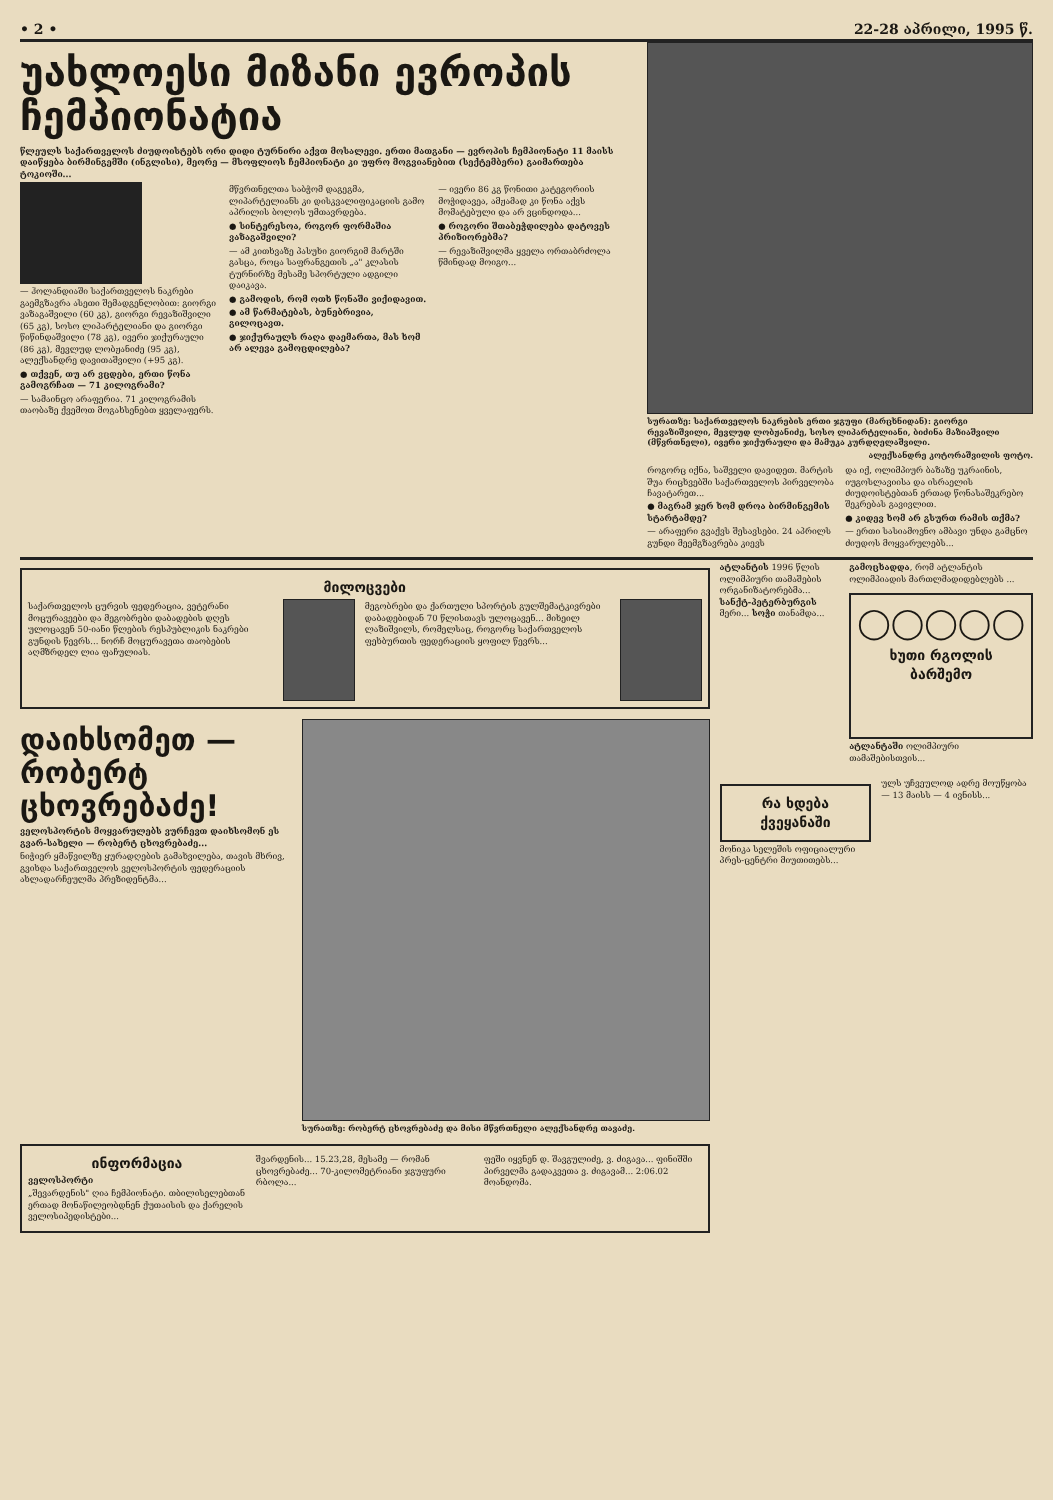• 2 • 22-28 აპრილი, 1995 წ.
უახლოესი მიზანი ევროპის ჩემპიონატია
წლეულს საქართველოს ძიუდოისტებს ორი დიდი ტურნირი აქვთ მოსალევი. ერთი მათგანი — ევროპის ჩემპიონატი 11 მაისს დაიწყება ბირმინგემში (ინგლისი), მეორე — მსოფლიოს ჩემპიონატი კი უფრო მოგვიანებით (სექტემბერი) გაიმართება ტოკიოში...
— ჰოლანდიაში საქართველოს ნაკრები გაემგზავრა ასეთი შემადგენლობით: გიორგი ვაზაგაშვილი (60 კგ), გიორგი რევაზიშვილი (65 კგ), სოსო ლიპარტელიანი და გიორგი წიწინდაშვილი (78 კგ), ივერი ჯიქურაული (86 კგ), მევლუდ ლობჟანიძე (95 კგ), ალექსანდრე დავითაშვილი (+95 კგ).
● თქვენ, თუ არ ვცდები, ერთი წონა გამოგრჩათ — 71 კილოგრამი?
— სამაინცო არაფერია. 71 კილოგრამის თაობაზე ქვემოთ მოგახსენებთ ყველაფერს.
მწვრთნელთა საბჭომ დაგეგმა, ლიპარტელიანს კი დისკვალიფიკაციის გამო აპრილის ბოლოს უმთავრდება.
● სინტერესოა, როგორ ფორმაშია ვაზაგაშვილი?
— ამ კითხვაზე პასუხი გიორგიმ მარტში გასცა, როცა საფრანგეთის „ა" კლასის ტურნირზე მესამე სპორტული ადგილი დაიკავა.
● გამოდის, რომ ოთხ წონაში ვიქიდავით.
● ამ წარმატებას, ბუნებრივია, გილოცავთ.
● ჯიქურაულს რაღა დაემართა, მას ხომ არ ალევა გამოცდილება?
— ივერი 86 კგ წონითი კატეგორიის მოჭიდავეა, ამჟამად კი წონა აქვს მომატებული და არ ვცინდოდა...
● როგორი შთაბეჭდილება დატოვეს პრიზიორებმა?
— რევაზიშვილმა ყველა ორთაბრძოლა წმინდად მოიგო...
სურათზე: საქართველოს ნაკრების ერთი ჯგუფი (მარცხნიდან): გიორგი რევაზიშვილი, მევლუდ ლობჟანიძე, სოსო ლიპარტელიანი, ბიძინა მაზიაშვილი (მწვრთნელი), ივერი ჯიქურაული და მამუკა კურდღელაშვილი.
ალექსანდრე კოტორაშვილის ფოტო.
როგორც იქნა, საშველი დავიდეთ. მარტის შუა რიცხვებში საქართველოს პირველობა ჩავატარეთ...
● მაგრამ ჯერ ხომ დროა ბირმინგემის სტარტამდე?
— არაფერი გვაქვს შესავსები. 24 აპრილს გუნდი მეემგზავრება კიევს
და იქ, ოლიმპიურ ბაზაზე უკრაინის, იუგოსლავიისა და ისრაელის ძიუდოისტებთან ერთად წონასაშეკრებო შეკრებას გავივლით.
● კიდევ ხომ არ გსურთ რამის თქმა?
— ერთი სასიამოვნო ამბავი უნდა გამცნო ძიუდოს მოყვარულებს...
მილოცვები
საქართველოს ცურვის ფედერაცია, ვეტერანი მოცურავეები და მეგობრები დაბადების დღეს ულოცავენ 50-იანი წლების რესპუბლიკის ნაკრები გუნდის წევრს... ნორჩ მოცურავეთა თაობების აღმზრდელ ლია ფაჩულიას.
მეგობრები და ქართული სპორტის გულშემატკივრები დაბადებიდან 70 წლისთავს ულოცავენ... მიხეილ ლაზიშვილს, რომელსაც, როგორც საქართველოს ფეხბურთის ფედერაციის ყოფილ წევრს...
დაიხსომეთ — რობერტ ცხოვრებაძე!
ველოსპორტის მოყვარულებს ვურჩევთ დაიხსომონ ეს გვარ-სახელი — რობერტ ცხოვრებაძე...
ნიჭიერ ყმაწვილზე ყურადღების გამახვილება, თავის მხრივ, გვიხდა საქართველოს ველოსპორტის ფედერაციის ახლადარჩეულმა პრეზიდენტმა...
სურათზე: რობერტ ცხოვრებაძე და მისი მწვრთნელი ალექსანდრე თავაძე.
ინფორმაცია
ველოსპორტი
„შევარდენის" ღია ჩემპიონატი. თბილისელებთან ერთად მონაწილეობდნენ ქუთაისის და ქარელის ველოსიპედისტები...
შვარდენის... 15.23,28, მესამე — რომან ცხოვრებაძე... 70-კილომეტრიანი ჯგუფური რბოლა...
ფეში იყვნენ დ. შავგულიძე, ვ. ძიგავა... ფინიშში პირველმა გადაკვეთა ვ. ძიგავამ... 2:06.02 მოანდომა.
ატლანტის 1996 წლის ოლიმპიური თამაშების ორგანიზატორებმა... სანქტ-პეტერბურგის მერი... სოჭი თანამდა...
გამოცხადდა, რომ ატლანტის ოლიმპიადის მართლმადიდებლებს ...
◯◯◯◯◯
ხუთი რგოლის ბარშემო
ატლანტაში ოლიმპიური თამაშებისთვის...
რა ხდება ქვეყანაში
მონიკა სელეშის ოფიციალური პრეს-ცენტრი მიუთითებს...
ულს უჩვეულოდ ადრე მოუწყობა — 13 მაისს — 4 ივნისს...